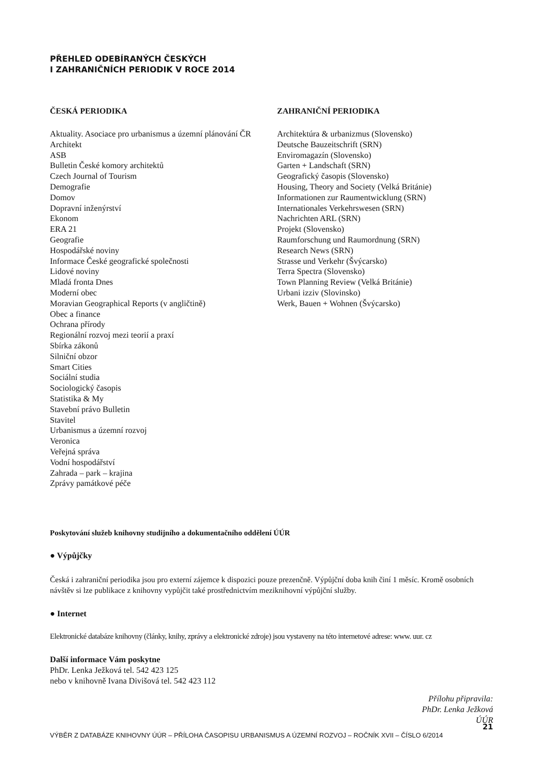PŘEHLED ODEBÍRANÝCH ČESKÝCH
I ZAHRANIČNÍCH PERIODIK V ROCE 2014
ČESKÁ PERIODIKA
Aktuality. Asociace pro urbanismus a územní plánování ČR
Architekt
ASB
Bulletin České komory architektů
Czech Journal of Tourism
Demografie
Domov
Dopravní inženýrství
Ekonom
ERA 21
Geografie
Hospodářské noviny
Informace České geografické společnosti
Lidové noviny
Mladá fronta Dnes
Moderní obec
Moravian Geographical Reports (v angličtině)
Obec a finance
Ochrana přírody
Regionální rozvoj mezi teorií a praxí
Sbírka zákonů
Silniční obzor
Smart Cities
Sociální studia
Sociologický časopis
Statistika & My
Stavební právo Bulletin
Stavitel
Urbanismus a územní rozvoj
Veronica
Veřejná správa
Vodní hospodářství
Zahrada – park – krajina
Zprávy památkové péče
ZAHRANIČNÍ PERIODIKA
Architektúra & urbanizmus (Slovensko)
Deutsche Bauzeitschrift (SRN)
Enviromagazín (Slovensko)
Garten + Landschaft (SRN)
Geografický časopis (Slovensko)
Housing, Theory and Society (Velká Británie)
Informationen zur Raumentwicklung (SRN)
Internationales Verkehrswesen (SRN)
Nachrichten ARL (SRN)
Projekt (Slovensko)
Raumforschung und Raumordnung (SRN)
Research News (SRN)
Strasse und Verkehr (Švýcarsko)
Terra Spectra (Slovensko)
Town Planning Review (Velká Británie)
Urbani izziv (Slovinsko)
Werk, Bauen + Wohnen (Švýcarsko)
Poskytování služeb knihovny studijního a dokumentačního oddělení ÚÚR
● Výpůjčky
Česká i zahraniční periodika jsou pro externí zájemce k dispozici pouze prezenčně. Výpůjční doba knih činí 1 měsíc. Kromě osobních návštěv si lze publikace z knihovny vypůjčit také prostřednictvím meziknihovní výpůjční služby.
● Internet
Elektronické databáze knihovny (články, knihy, zprávy a elektronické zdroje) jsou vystaveny na této internetové adrese: www. uur. cz
Další informace Vám poskytne
PhDr. Lenka Ježková tel. 542 423 125
nebo v knihovně Ivana Divišová tel. 542 423 112
Přílohu připravila:
PhDr. Lenka Ježková
ÚÚR
21
VÝBĚR Z DATABÁZE KNIHOVNY ÚÚR – PŘÍLOHA ČASOPISU URBANISMUS A ÚZEMNÍ ROZVOJ – ROČNÍK XVII – ČÍSLO 6/2014